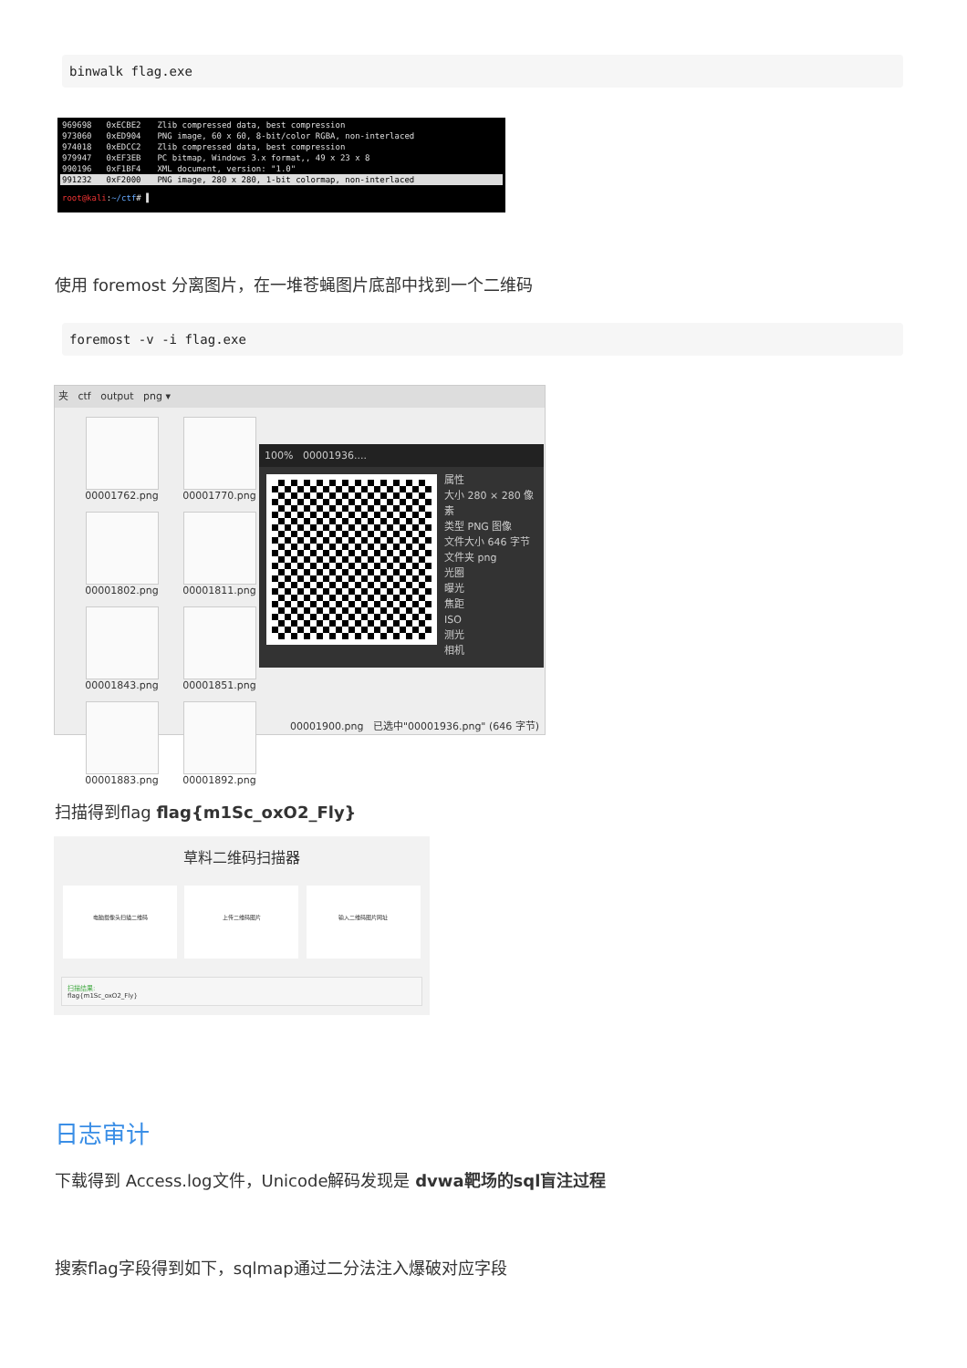binwalk flag.exe
| 969698 | 0xECBE2 | Zlib compressed data, best compression |
| 973060 | 0xED904 | PNG image, 60 x 60, 8-bit/color RGBA, non-interlaced |
| 974018 | 0xEDCC2 | Zlib compressed data, best compression |
| 979947 | 0xEF3EB | PC bitmap, Windows 3.x format,, 49 x 23 x 8 |
| 990196 | 0xF1BF4 | XML document, version: "1.0" |
| 991232 | 0xF2000 | PNG image, 280 x 280, 1-bit colormap, non-interlaced |
root@kali:~/ctf# ▌
使用 foremost 分离图片，在一堆苍蝇图片底部中找到一个二维码
foremost -v -i flag.exe
夹 ctf output png ▾
00001762.png
00001770.png
00001802.png
00001811.png
00001843.png
00001851.png
00001883.png
00001892.png
100% 00001936....
属性
大小 280 × 280 像素
类型 PNG 图像
文件大小 646 字节
文件夹 png
光圈
曝光
焦距
ISO
测光
相机
00001900.png 已选中"00001936.png" (646 字节)
扫描得到flag flag{m1Sc_oxO2_Fly}
草料二维码扫描器
电脑摄像头扫描二维码 上传二维码图片 输入二维码图片网址
扫描结果:
flag{m1Sc_oxO2_Fly}
日志审计
下载得到 Access.log文件，Unicode解码发现是 dvwa靶场的sql盲注过程
搜索flag字段得到如下，sqlmap通过二分法注入爆破对应字段